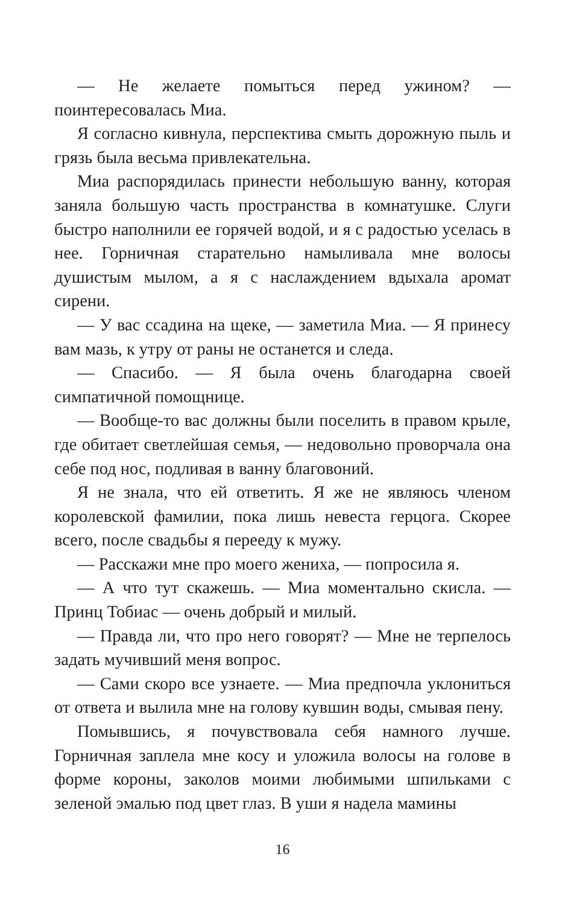— Не желаете помыться перед ужином? — поинтересовалась Миа.
Я согласно кивнула, перспектива смыть дорожную пыль и грязь была весьма привлекательна.
Миа распорядилась принести небольшую ванну, которая заняла большую часть пространства в комнатушке. Слуги быстро наполнили ее горячей водой, и я с радостью уселась в нее. Горничная старательно намыливала мне волосы душистым мылом, а я с наслаждением вдыхала аромат сирени.
— У вас ссадина на щеке, — заметила Миа. — Я принесу вам мазь, к утру от раны не останется и следа.
— Спасибо. — Я была очень благодарна своей симпатичной помощнице.
— Вообще-то вас должны были поселить в правом крыле, где обитает светлейшая семья, — недовольно проворчала она себе под нос, подливая в ванну благовоний.
Я не знала, что ей ответить. Я же не являюсь членом королевской фамилии, пока лишь невеста герцога. Скорее всего, после свадьбы я перееду к мужу.
— Расскажи мне про моего жениха, — попросила я.
— А что тут скажешь. — Миа моментально скисла. — Принц Тобиас — очень добрый и милый.
— Правда ли, что про него говорят? — Мне не терпелось задать мучивший меня вопрос.
— Сами скоро все узнаете. — Миа предпочла уклониться от ответа и вылила мне на голову кувшин воды, смывая пену.
Помывшись, я почувствовала себя намного лучше. Горничная заплела мне косу и уложила волосы на голове в форме короны, заколов моими любимыми шпильками с зеленой эмалью под цвет глаз. В уши я надела мамины
16